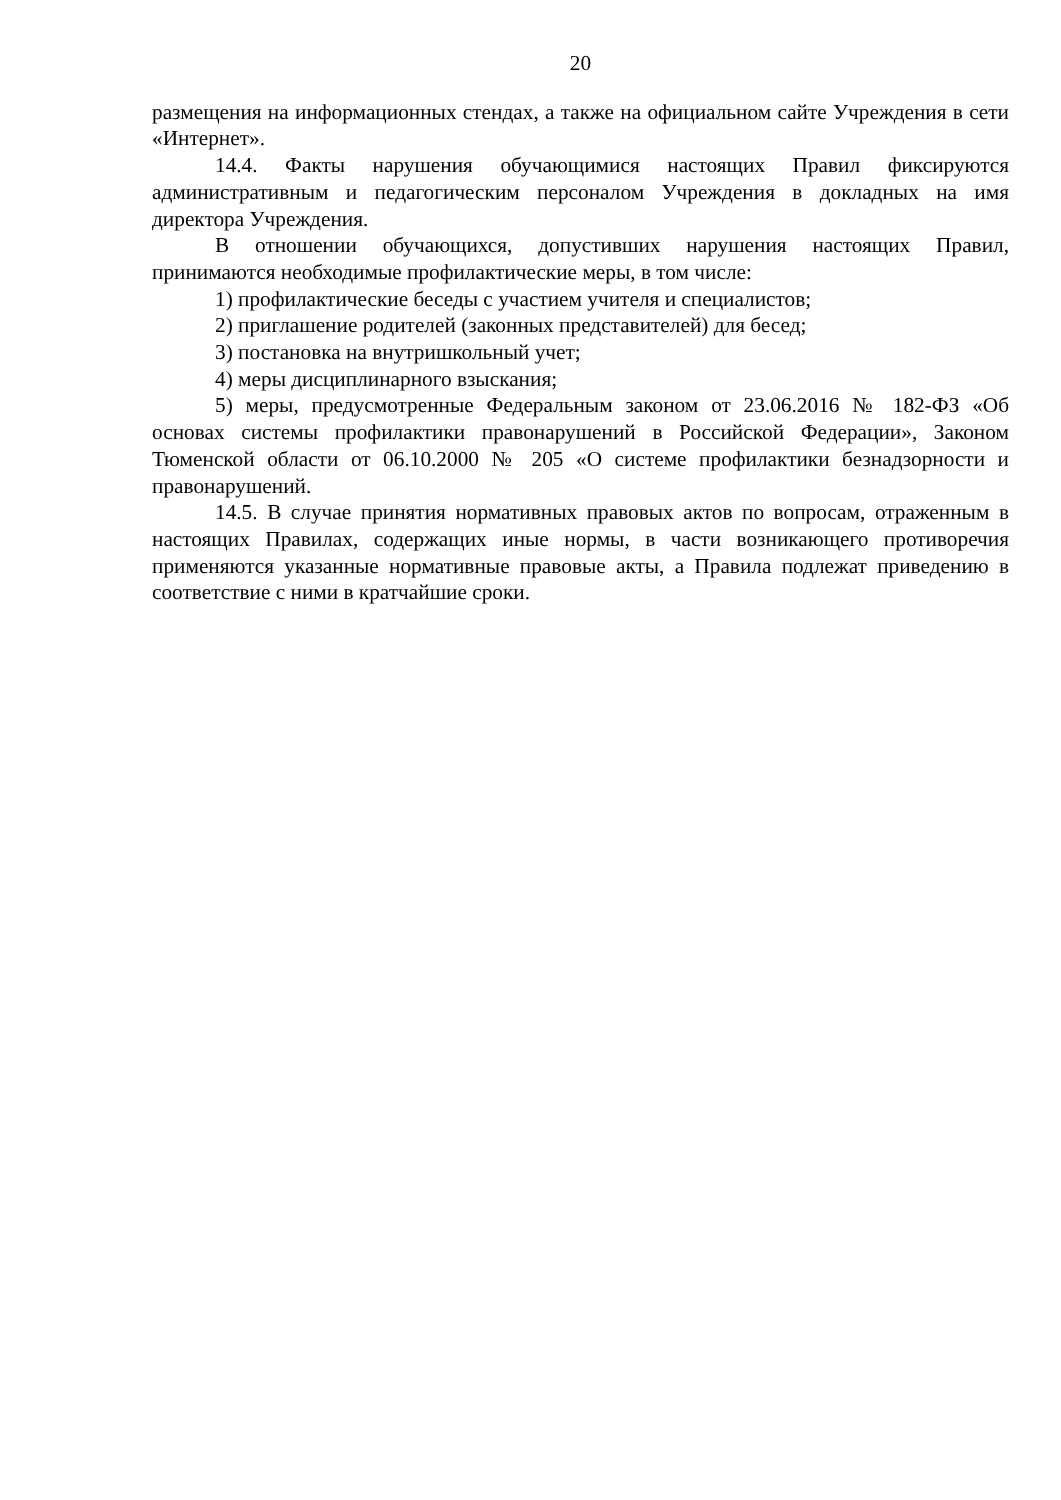20
размещения на информационных стендах, а также на официальном сайте Учреждения в сети «Интернет».
14.4. Факты нарушения обучающимися настоящих Правил фиксируются административным и педагогическим персоналом Учреждения в докладных на имя директора Учреждения.
В отношении обучающихся, допустивших нарушения настоящих Правил, принимаются необходимые профилактические меры, в том числе:
1) профилактические беседы с участием учителя и специалистов;
2) приглашение родителей (законных представителей) для бесед;
3) постановка на внутришкольный учет;
4) меры дисциплинарного взыскания;
5) меры, предусмотренные Федеральным законом от 23.06.2016 № 182-ФЗ «Об основах системы профилактики правонарушений в Российской Федерации», Законом Тюменской области от 06.10.2000 № 205 «О системе профилактики безнадзорности и правонарушений.
14.5. В случае принятия нормативных правовых актов по вопросам, отраженным в настоящих Правилах, содержащих иные нормы, в части возникающего противоречия применяются указанные нормативные правовые акты, а Правила подлежат приведению в соответствие с ними в кратчайшие сроки.